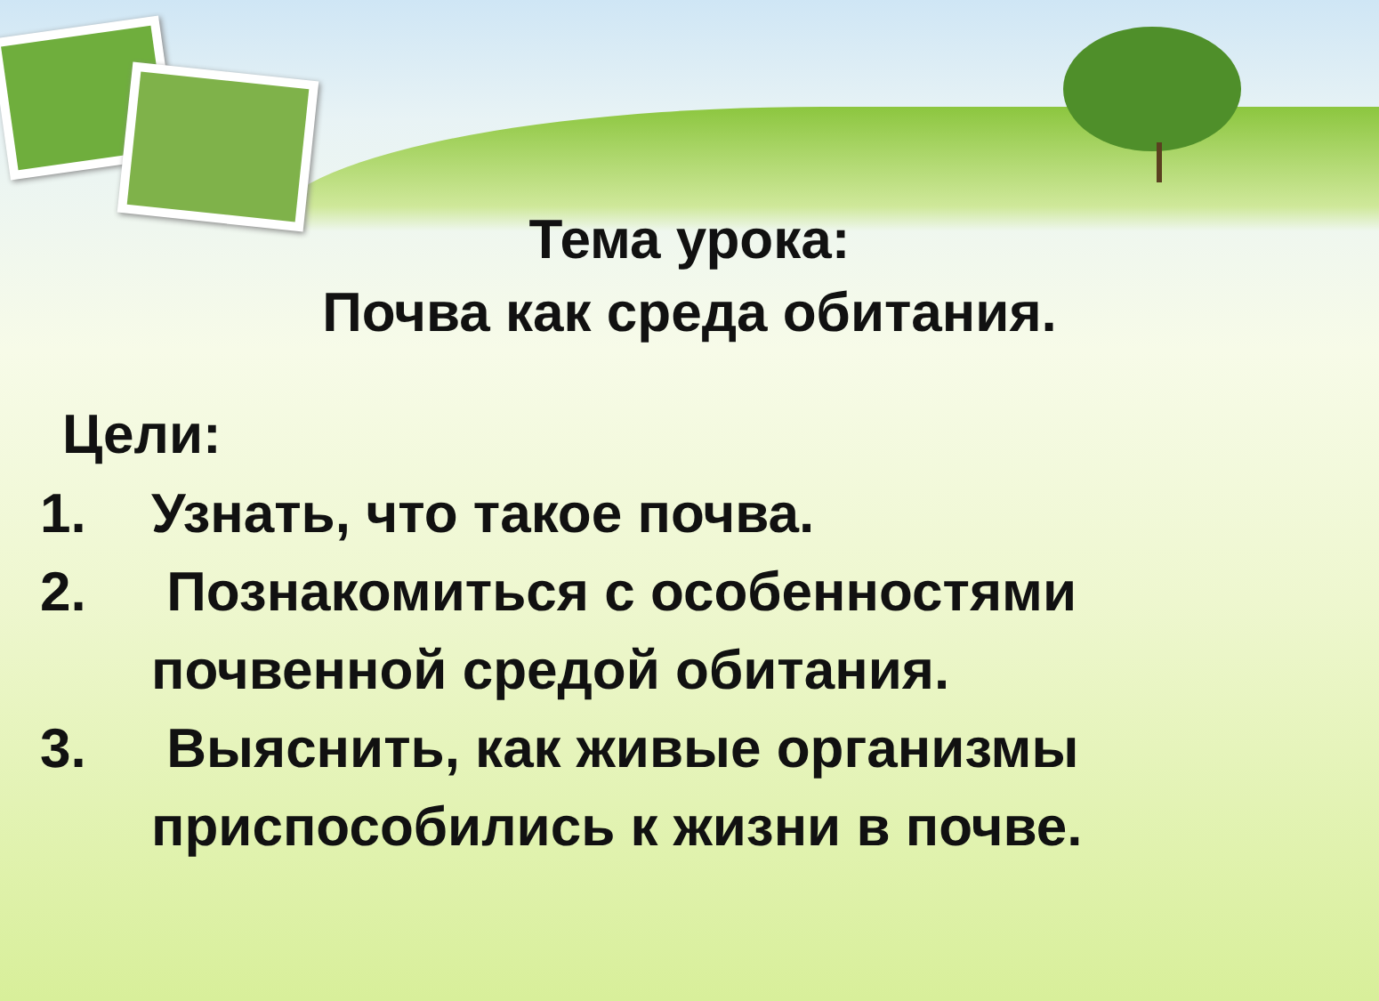Тема урока:
Почва как среда обитания.
Цели:
1. Узнать, что такое почва.
2. Познакомиться с особенностями почвенной средой обитания.
3. Выяснить, как живые организмы приспособились к жизни в почве.